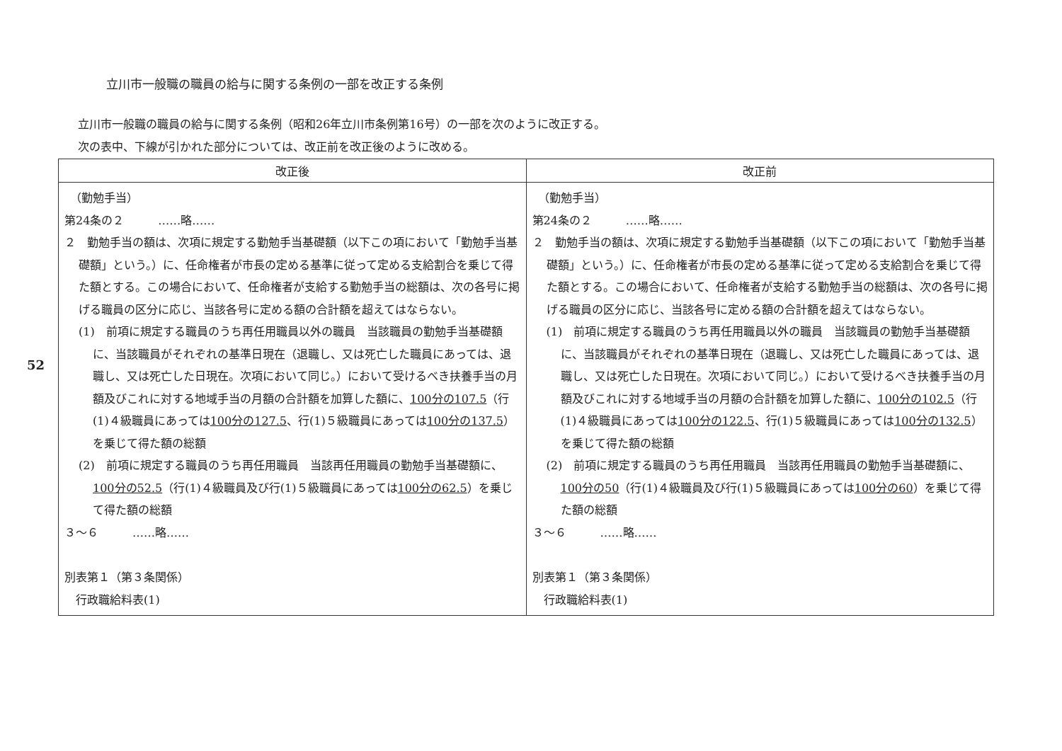52
立川市一般職の職員の給与に関する条例の一部を改正する条例
立川市一般職の職員の給与に関する条例（昭和26年立川市条例第16号）の一部を次のように改正する。
次の表中、下線が引かれた部分については、改正前を改正後のように改める。
| 改正後 | 改正前 |
| --- | --- |
| （勤勉手当） 第24条の２ ……略…… ２ 勤勉手当の額は、次項に規定する勤勉手当基礎額（以下この項において「勤勉手当基礎額」という。）に、任命権者が市長の定める基準に従って定める支給割合を乗じて得た額とする。この場合において、任命権者が支給する勤勉手当の総額は、次の各号に掲げる職員の区分に応じ、当該各号に定める額の合計額を超えてはならない。 (1) 前項に規定する職員のうち再任用職員以外の職員 当該職員の勤勉手当基礎額に、当該職員がそれぞれの基準日現在（退職し、又は死亡した職員にあっては、退職し、又は死亡した日現在。次項において同じ。）において受けるべき扶養手当の月額及びこれに対する地域手当の月額の合計額を加算した額に、 100分の107.5 （行(1)４級職員にあっては 100分の127.5 、行(1)５級職員にあっては 100分の137.5 ）を乗じて得た額の総額 (2) 前項に規定する職員のうち再任用職員 当該再任用職員の勤勉手当基礎額に、 100分の52.5 （行(1)４級職員及び行(1)５級職員にあっては 100分の62.5 ）を乗じて得た額の総額 ３～６ ……略…… 別表第１（第３条関係） 行政職給料表(1) | （勤勉手当） 第24条の２ ……略…… ２ 勤勉手当の額は、次項に規定する勤勉手当基礎額（以下この項において「勤勉手当基礎額」という。）に、任命権者が市長の定める基準に従って定める支給割合を乗じて得た額とする。この場合において、任命権者が支給する勤勉手当の総額は、次の各号に掲げる職員の区分に応じ、当該各号に定める額の合計額を超えてはならない。 (1) 前項に規定する職員のうち再任用職員以外の職員 当該職員の勤勉手当基礎額に、当該職員がそれぞれの基準日現在（退職し、又は死亡した職員にあっては、退職し、又は死亡した日現在。次項において同じ。）において受けるべき扶養手当の月額及びこれに対する地域手当の月額の合計額を加算した額に、 100分の102.5 （行(1)４級職員にあっては 100分の122.5 、行(1)５級職員にあっては 100分の132.5 ）を乗じて得た額の総額 (2) 前項に規定する職員のうち再任用職員 当該再任用職員の勤勉手当基礎額に、 100分の50 （行(1)４級職員及び行(1)５級職員にあっては 100分の60 ）を乗じて得た額の総額 ３～６ ……略…… 別表第１（第３条関係） 行政職給料表(1) |